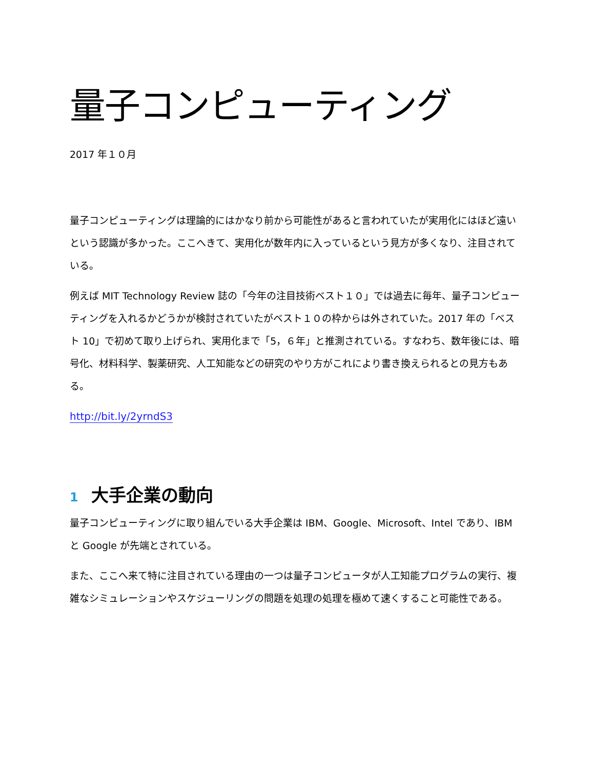量子コンピューティング
2017 年１０月
量子コンピューティングは理論的にはかなり前から可能性があると言われていたが実用化にはほど遠いという認識が多かった。ここへきて、実用化が数年内に入っているという見方が多くなり、注目されている。
例えば MIT Technology Review 誌の「今年の注目技術ベスト１０」では過去に毎年、量子コンピューティングを入れるかどうかが検討されていたがベスト１０の枠からは外されていた。2017 年の「ベスト 10」で初めて取り上げられ、実用化まで「5，６年」と推測されている。すなわち、数年後には、暗号化、材料科学、製薬研究、人工知能などの研究のやり方がこれにより書き換えられるとの見方もある。
http://bit.ly/2yrndS3
1 大手企業の動向
量子コンピューティングに取り組んでいる大手企業は IBM、Google、Microsoft、Intel であり、IBM と Google が先端とされている。
また、ここへ来て特に注目されている理由の一つは量子コンピュータが人工知能プログラムの実行、複雑なシミュレーションやスケジューリングの問題を処理の処理を極めて速くすること可能性である。